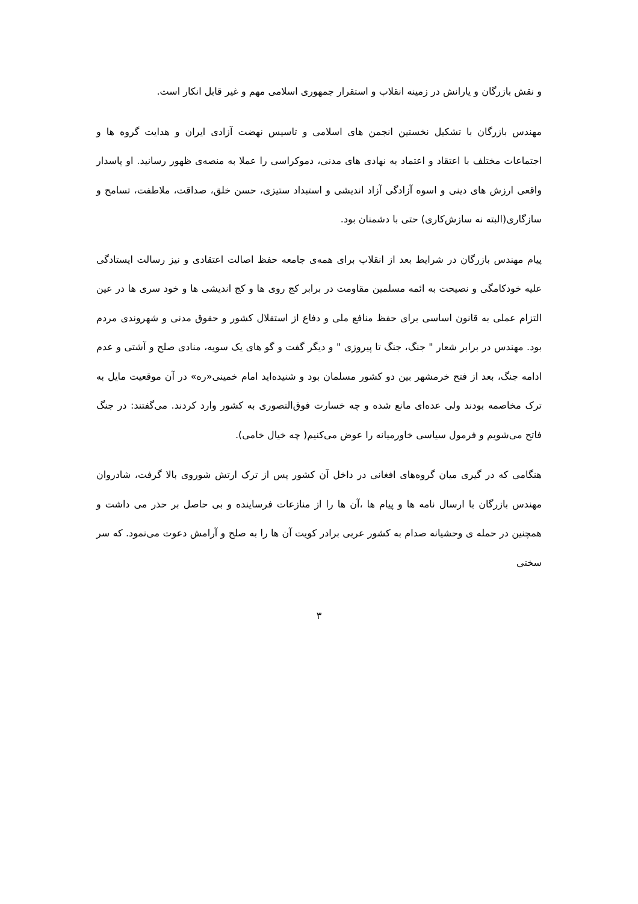و نقش بازرگان و یارانش در زمینه انقلاب و استقرار جمهوری اسلامی مهم و غیر قابل انکار است.
مهندس بازرگان با تشکیل نخستین انجمن های اسلامی و تاسیس نهضت آزادی ایران و هدایت گروه ها و اجتماعات مختلف با اعتقاد و اعتماد به نهادی های مدنی، دموکراسی را عملا به منصه‌ی ظهور رسانید. او پاسدار واقعی ارزش های دینی و اسوه آزادگی آزاد اندیشی و استبداد ستیزی، حسن خلق، صداقت، ملاطفت، تسامح و سازگاری(البته نه سازش‌کاری) حتی با دشمنان بود.
پیام مهندس بازرگان در شرایط بعد از انقلاب برای همه‌ی جامعه حفظ اصالت اعتقادی و نیز رسالت ایستادگی علیه خودکامگی و نصیحت به ائمه مسلمین مقاومت در برابر کج روی ها و کج اندیشی ها و خود سری ها در عین التزام عملی به قانون اساسی برای حفظ منافع ملی و دفاع از استقلال کشور و حقوق مدنی و شهروندی مردم بود. مهندس در برابر شعار " جنگ، جنگ تا پیروزی " و دیگر گفت و گو های یک سویه، منادی صلح و آشتی و عدم ادامه جنگ، بعد از فتح خرمشهر بین دو کشور مسلمان بود و شنیده‌اید امام خمینی«ره» در آن موقعیت مایل به ترک مخاصمه بودند ولی عده‌ای مانع شده و چه خسارت فوق‌التصوری به کشور وارد کردند. می‌گفتند: در جنگ فاتح می‌شویم و فرمول سیاسی خاورمیانه را عوض می‌کنیم( چه خیال خامی).
هنگامی که در گیری میان گروه‌های افغانی در داخل آن کشور پس از ترک ارتش شوروی بالا گرفت، شادروان مهندس بازرگان با ارسال نامه ها و پیام ها ،آن ها را از منازعات فرساینده و بی حاصل بر حذر می داشت و همچنین در حمله ی وحشیانه صدام به کشور عربی برادر کویت آن ها را به صلح و آرامش دعوت می‌نمود. که سر سختی
۳